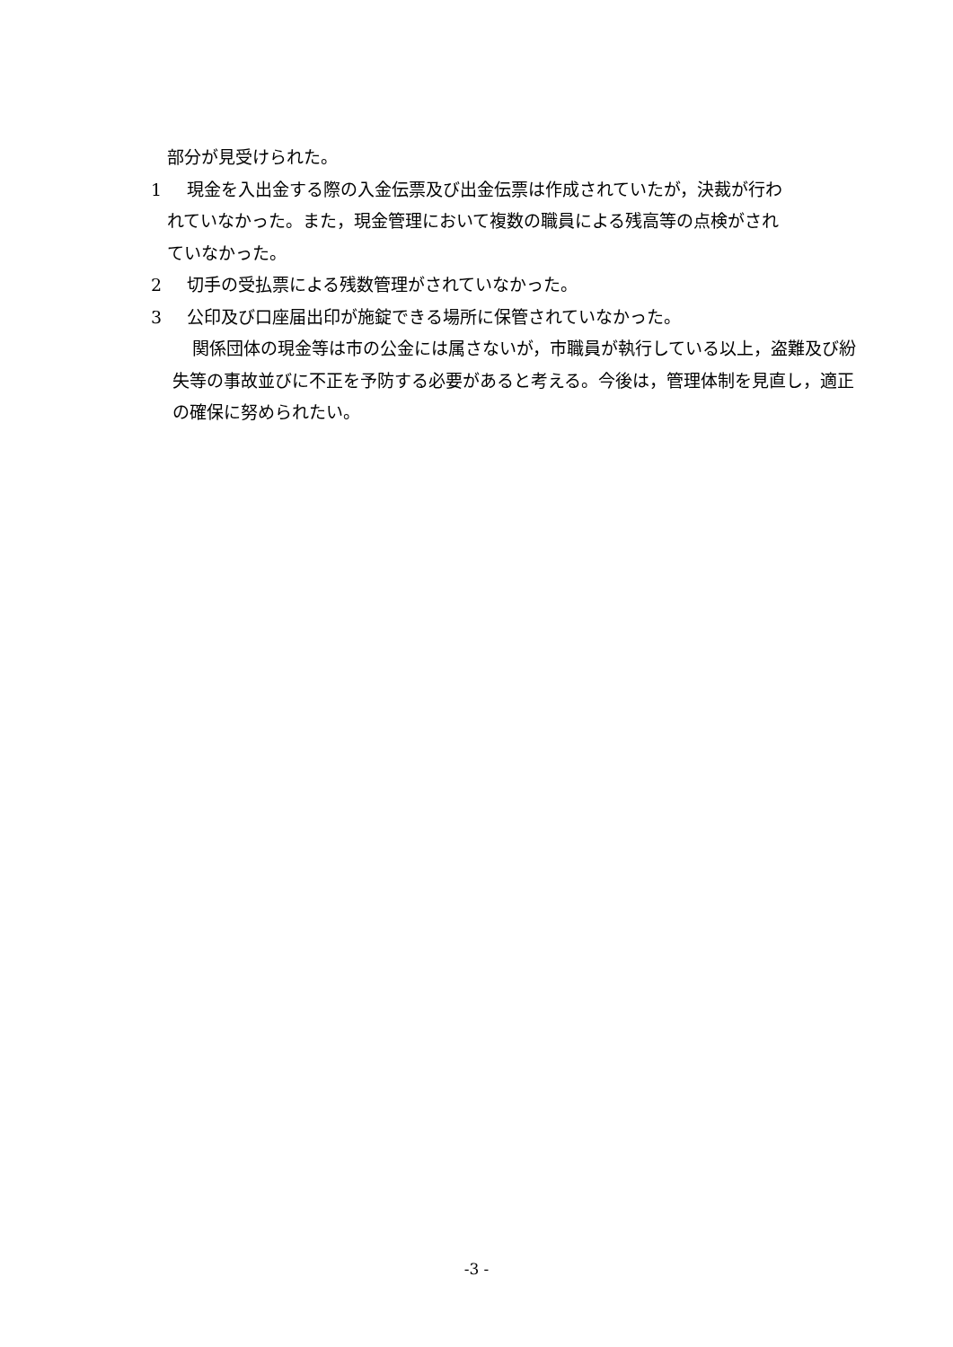部分が見受けられた。
1 現金を入出金する際の入金伝票及び出金伝票は作成されていたが，決裁が行わ
れていなかった。また，現金管理において複数の職員による残高等の点検がされ
ていなかった。
2 切手の受払票による残数管理がされていなかった。
3 公印及び口座届出印が施錠できる場所に保管されていなかった。
関係団体の現金等は市の公金には属さないが，市職員が執行している以上，盗難及び紛失等の事故並びに不正を予防する必要があると考える。今後は，管理体制を見直し，適正の確保に努められたい。
-3 -